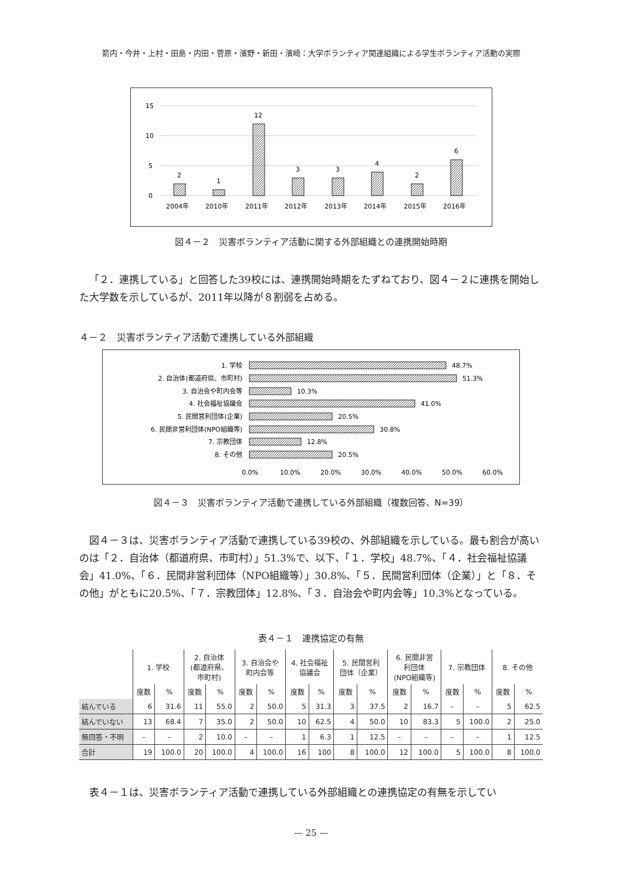箭内・今井・上村・田島・内田・菅原・濱野・新田・濱崎：大学ボランティア関連組織による学生ボランティア活動の実際
15
10
5
0
2
2004年
1
2010年
12
2011年
3
2012年
3
2013年
4
2014年
2
2015年
6
2016年
図４－２　災害ボランティア活動に関する外部組織との連携開始時期
「２．連携している」と回答した39校には、連携開始時期をたずねており、図４－２に連携を開始した大学数を示しているが、2011年以降が８割弱を占める。
４－２　災害ボランティア活動で連携している外部組織
1. 学校
2. 自治体(都道府県、市町村)
3. 自治会や町内会等
4. 社会福祉協議会
5. 民間営利団体(企業)
6. 民間非営利団体(NPO組織等)
7. 宗教団体
8. その他
48.7%
51.3%
10.3%
41.0%
20.5%
30.8%
12.8%
20.5%
0.0%
10.0%
20.0%
30.0%
40.0%
50.0%
60.0%
図４－３　災害ボランティア活動で連携している外部組織（複数回答、N=39）
図４－３は、災害ボランティア活動で連携している39校の、外部組織を示している。最も割合が高いのは「２．自治体（都道府県、市町村）」51.3%で、以下、「１．学校」48.7%、「４．社会福祉協議会」41.0%、「６．民間非営利団体（NPO組織等）」30.8%、「５．民間営利団体（企業）」と「８．その他」がともに20.5%、「７．宗教団体」12.8%、「３．自治会や町内会等」10.3%となっている。
表４－１　連携協定の有無
| | 1. 学校 | | 2. 自治体 (都道府県、 市町村) | | 3. 自治会や 町内会等 | | 4. 社会福祉 協議会 | | 5. 民間営利 団体（企業） | | 6. 民間非営 利団体 (NPO組織等) | | 7. 宗教団体 | | 8. その他 | |
| --- | --- | --- | --- | --- | --- | --- | --- | --- | --- | --- | --- | --- | --- | --- | --- | --- |
| | 度数 | % | 度数 | % | 度数 | % | 度数 | % | 度数 | % | 度数 | % | 度数 | % | 度数 | % |
| 結んでいる | 6 | 31.6 | 11 | 55.0 | 2 | 50.0 | 5 | 31.3 | 3 | 37.5 | 2 | 16.7 | – | – | 5 | 62.5 |
| 結んでいない | 13 | 68.4 | 7 | 35.0 | 2 | 50.0 | 10 | 62.5 | 4 | 50.0 | 10 | 83.3 | 5 | 100.0 | 2 | 25.0 |
| 無回答・不明 | – | – | 2 | 10.0 | – | – | 1 | 6.3 | 1 | 12.5 | – | – | – | – | 1 | 12.5 |
| 合計 | 19 | 100.0 | 20 | 100.0 | 4 | 100.0 | 16 | 100 | 8 | 100.0 | 12 | 100.0 | 5 | 100.0 | 8 | 100.0 |
表４－１は、災害ボランティア活動で連携している外部組織との連携協定の有無を示してい
— 25 —